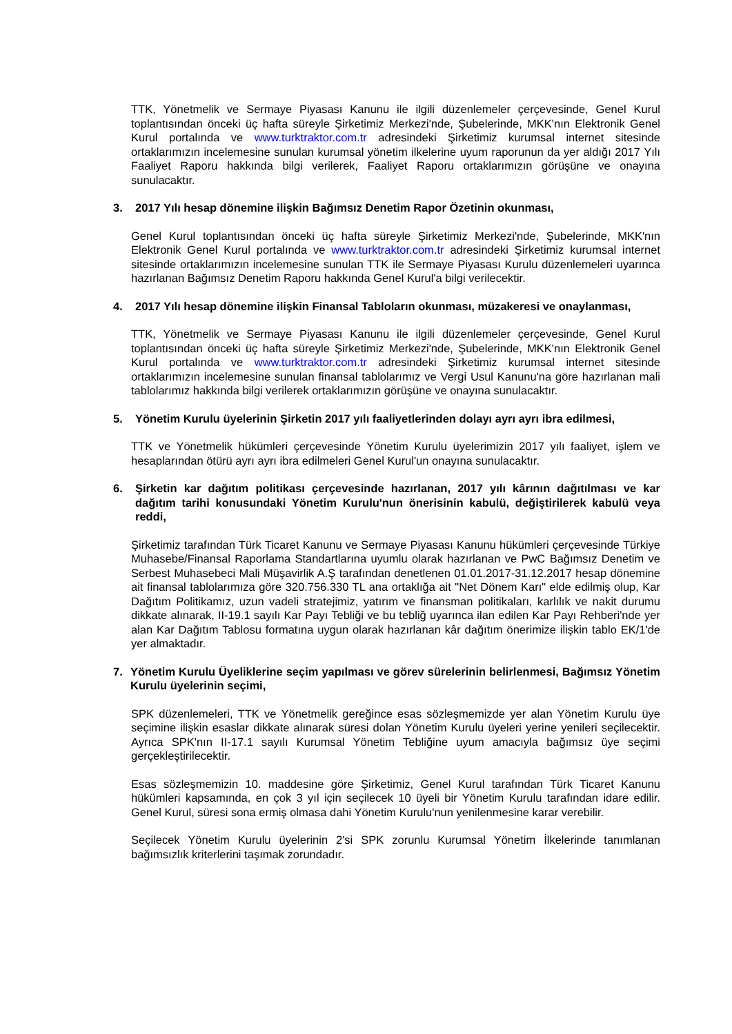TTK, Yönetmelik ve Sermaye Piyasası Kanunu ile ilgili düzenlemeler çerçevesinde, Genel Kurul toplantısından önceki üç hafta süreyle Şirketimiz Merkezi'nde, Şubelerinde, MKK'nın Elektronik Genel Kurul portalında ve www.turktraktor.com.tr adresindeki Şirketimiz kurumsal internet sitesinde ortaklarımızın incelemesine sunulan kurumsal yönetim ilkelerine uyum raporunun da yer aldığı 2017 Yılı Faaliyet Raporu hakkında bilgi verilerek, Faaliyet Raporu ortaklarımızın görüşüne ve onayına sunulacaktır.
3. 2017 Yılı hesap dönemine ilişkin Bağımsız Denetim Rapor Özetinin okunması,
Genel Kurul toplantısından önceki üç hafta süreyle Şirketimiz Merkezi'nde, Şubelerinde, MKK'nın Elektronik Genel Kurul portalında ve www.turktraktor.com.tr adresindeki Şirketimiz kurumsal internet sitesinde ortaklarımızın incelemesine sunulan TTK ile Sermaye Piyasası Kurulu düzenlemeleri uyarınca hazırlanan Bağımsız Denetim Raporu hakkında Genel Kurul'a bilgi verilecektir.
4. 2017 Yılı hesap dönemine ilişkin Finansal Tabloların okunması, müzakeresi ve onaylanması,
TTK, Yönetmelik ve Sermaye Piyasası Kanunu ile ilgili düzenlemeler çerçevesinde, Genel Kurul toplantısından önceki üç hafta süreyle Şirketimiz Merkezi'nde, Şubelerinde, MKK'nın Elektronik Genel Kurul portalında ve www.turktraktor.com.tr adresindeki Şirketimiz kurumsal internet sitesinde ortaklarımızın incelemesine sunulan finansal tablolarımız ve Vergi Usul Kanunu'na göre hazırlanan mali tablolarımız hakkında bilgi verilerek ortaklarımızın görüşüne ve onayına sunulacaktır.
5. Yönetim Kurulu üyelerinin Şirketin 2017 yılı faaliyetlerinden dolayı ayrı ayrı ibra edilmesi,
TTK ve Yönetmelik hükümleri çerçevesinde Yönetim Kurulu üyelerimizin 2017 yılı faaliyet, işlem ve hesaplarından ötürü ayrı ayrı ibra edilmeleri Genel Kurul'un onayına sunulacaktır.
6. Şirketin kar dağıtım politikası çerçevesinde hazırlanan, 2017 yılı kârının dağıtılması ve kar dağıtım tarihi konusundaki Yönetim Kurulu'nun önerisinin kabulü, değiştirilerek kabulü veya reddi,
Şirketimiz tarafından Türk Ticaret Kanunu ve Sermaye Piyasası Kanunu hükümleri çerçevesinde Türkiye Muhasebe/Finansal Raporlama Standartlarına uyumlu olarak hazırlanan ve PwC Bağımsız Denetim ve Serbest Muhasebeci Mali Müşavirlik A.Ş tarafından denetlenen 01.01.2017-31.12.2017 hesap dönemine ait finansal tablolarımıza göre 320.756.330 TL ana ortaklığa ait "Net Dönem Karı" elde edilmiş olup, Kar Dağıtım Politikamız, uzun vadeli stratejimiz, yatırım ve finansman politikaları, karlılık ve nakit durumu dikkate alınarak, II-19.1 sayılı Kar Payı Tebliği ve bu tebliğ uyarınca ilan edilen Kar Payı Rehberi'nde yer alan Kar Dağıtım Tablosu formatına uygun olarak hazırlanan kâr dağıtım önerimize ilişkin tablo EK/1'de yer almaktadır.
7. Yönetim Kurulu Üyeliklerine seçim yapılması ve görev sürelerinin belirlenmesi, Bağımsız Yönetim Kurulu üyelerinin seçimi,
SPK düzenlemeleri, TTK ve Yönetmelik gereğince esas sözleşmemizde yer alan Yönetim Kurulu üye seçimine ilişkin esaslar dikkate alınarak süresi dolan Yönetim Kurulu üyeleri yerine yenileri seçilecektir. Ayrıca SPK'nın II-17.1 sayılı Kurumsal Yönetim Tebliğine uyum amacıyla bağımsız üye seçimi gerçekleştirilecektir.
Esas sözleşmemizin 10. maddesine göre Şirketimiz, Genel Kurul tarafından Türk Ticaret Kanunu hükümleri kapsamında, en çok 3 yıl için seçilecek 10 üyeli bir Yönetim Kurulu tarafından idare edilir. Genel Kurul, süresi sona ermiş olmasa dahi Yönetim Kurulu'nun yenilenmesine karar verebilir.
Seçilecek Yönetim Kurulu üyelerinin 2'si SPK zorunlu Kurumsal Yönetim İlkelerinde tanımlanan bağımsızlık kriterlerini taşımak zorundadır.